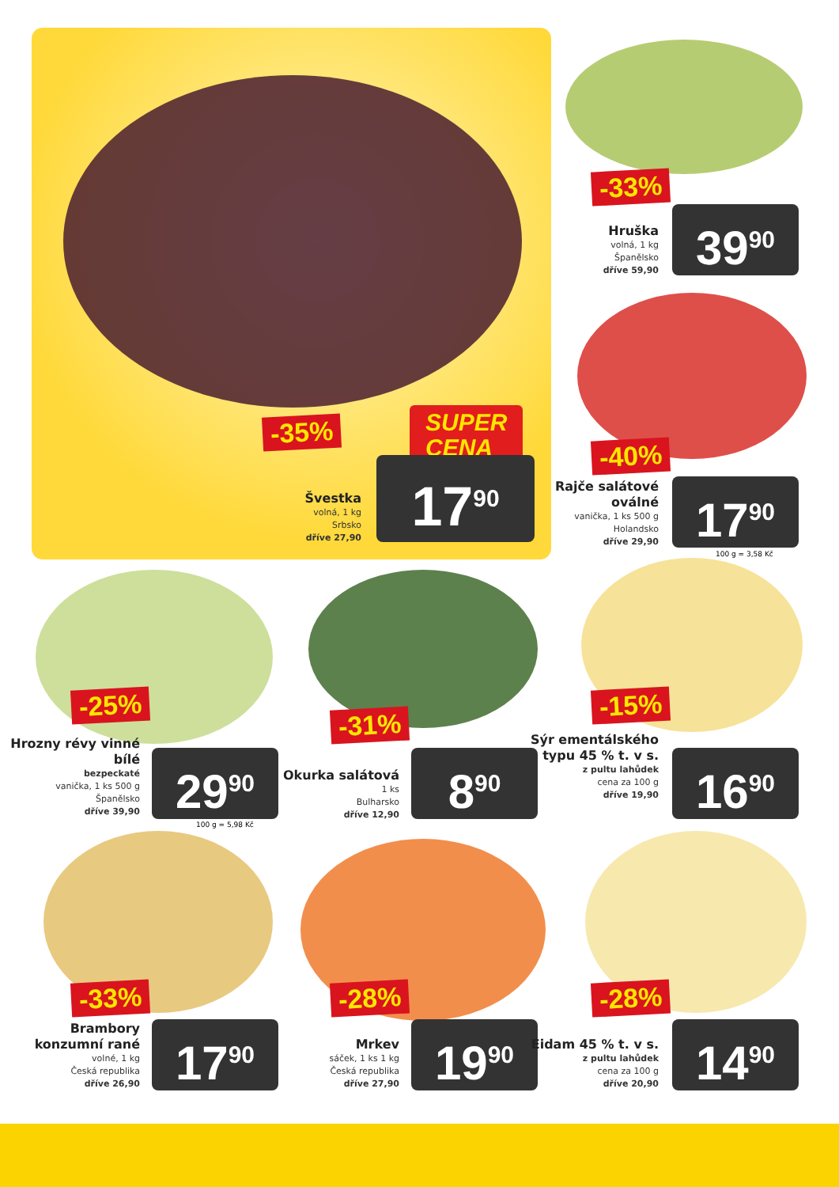SUPER
CENA
-35%
Švestka
volná, 1 kg
Srbsko
dříve 27,90
17<sup>90</sup>
-33%
Hruška
volná, 1 kg
Španělsko
dříve 59,90
39<sup>90</sup>
-40%
Rajče salátové oválné
vanička, 1 ks 500 g
Holandsko
dříve 29,90
17<sup>90</sup>
100 g = 3,58 Kč
-25%
Hrozny révy vinné bílé
bezpeckaté
vanička, 1 ks 500 g
Španělsko
dříve 39,90
29<sup>90</sup>
100 g = 5,98 Kč
-31%
Okurka salátová
1 ks
Bulharsko
dříve 12,90
8<sup>90</sup>
-15%
Sýr ementálského typu 45 % t. v s.
z pultu lahůdek
cena za 100 g
dříve 19,90
16<sup>90</sup>
-33%
Brambory konzumní rané
volné, 1 kg
Česká republika
dříve 26,90
17<sup>90</sup>
-28%
Mrkev
sáček, 1 ks 1 kg
Česká republika
dříve 27,90
19<sup>90</sup>
-28%
Eidam 45 % t. v s.
z pultu lahůdek
cena za 100 g
dříve 20,90
14<sup>90</sup>